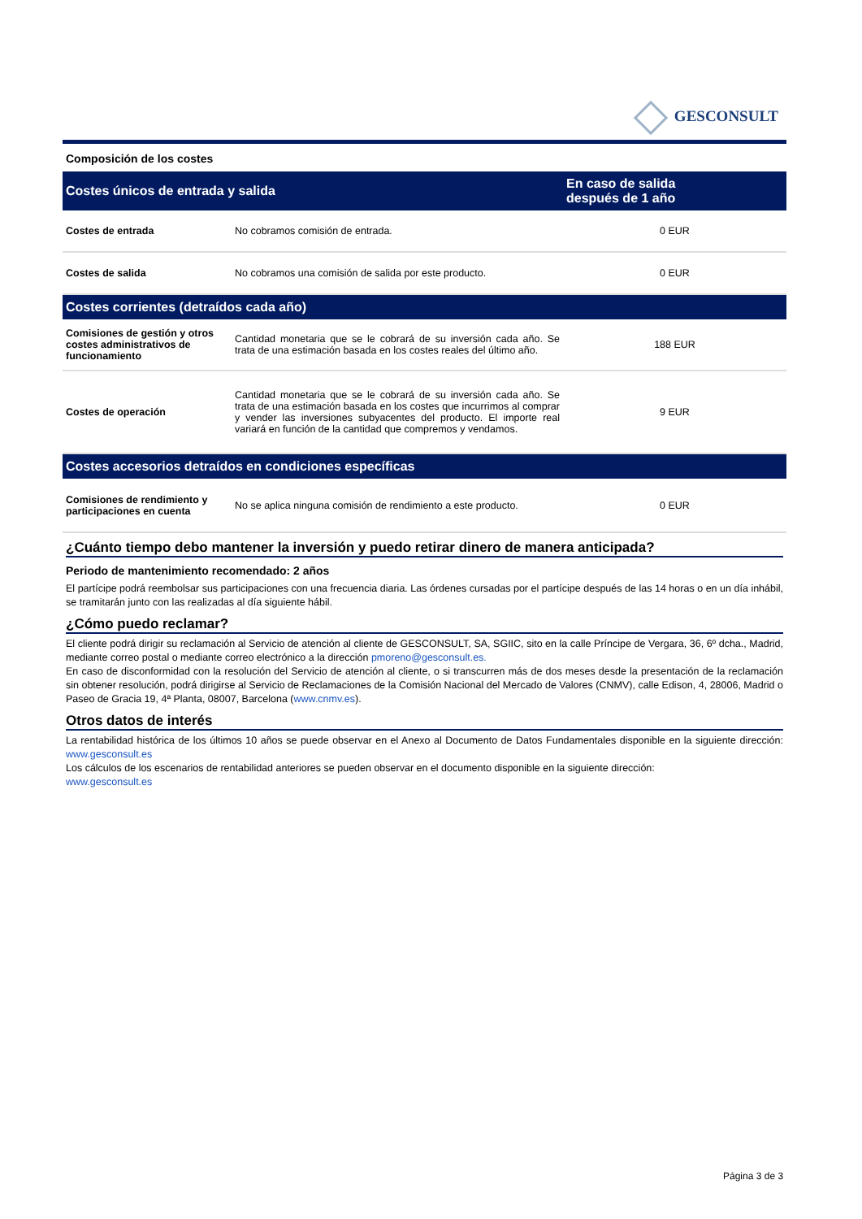GESCONSULT
Composición de los costes
| Costes únicos de entrada y salida | | En caso de salida después de 1 año |
| --- | --- | --- |
| Costes de entrada | No cobramos comisión de entrada. | 0 EUR |
| Costes de salida | No cobramos una comisión de salida por este producto. | 0 EUR |
| Costes corrientes (detraídos cada año) | | |
| Comisiones de gestión y otros costes administrativos de funcionamiento | Cantidad monetaria que se le cobrará de su inversión cada año. Se trata de una estimación basada en los costes reales del último año. | 188 EUR |
| Costes de operación | Cantidad monetaria que se le cobrará de su inversión cada año. Se trata de una estimación basada en los costes que incurrimos al comprar y vender las inversiones subyacentes del producto. El importe real variará en función de la cantidad que compremos y vendamos. | 9 EUR |
| Costes accesorios detraídos en condiciones específicas | | |
| Comisiones de rendimiento y participaciones en cuenta | No se aplica ninguna comisión de rendimiento a este producto. | 0 EUR |
¿Cuánto tiempo debo mantener la inversión y puedo retirar dinero de manera anticipada?
Periodo de mantenimiento recomendado: 2 años
El partícipe podrá reembolsar sus participaciones con una frecuencia diaria. Las órdenes cursadas por el partícipe después de las 14 horas o en un día inhábil, se tramitarán junto con las realizadas al día siguiente hábil.
¿Cómo puedo reclamar?
El cliente podrá dirigir su reclamación al Servicio de atención al cliente de GESCONSULT, SA, SGIIC, sito en la calle Príncipe de Vergara, 36, 6º dcha., Madrid, mediante correo postal o mediante correo electrónico a la dirección pmoreno@gesconsult.es.
En caso de disconformidad con la resolución del Servicio de atención al cliente, o si transcurren más de dos meses desde la presentación de la reclamación sin obtener resolución, podrá dirigirse al Servicio de Reclamaciones de la Comisión Nacional del Mercado de Valores (CNMV), calle Edison, 4, 28006, Madrid o Paseo de Gracia 19, 4ª Planta, 08007, Barcelona (www.cnmv.es).
Otros datos de interés
La rentabilidad histórica de los últimos 10 años se puede observar en el Anexo al Documento de Datos Fundamentales disponible en la siguiente dirección: www.gesconsult.es
Los cálculos de los escenarios de rentabilidad anteriores se pueden observar en el documento disponible en la siguiente dirección:
www.gesconsult.es
Página 3 de 3